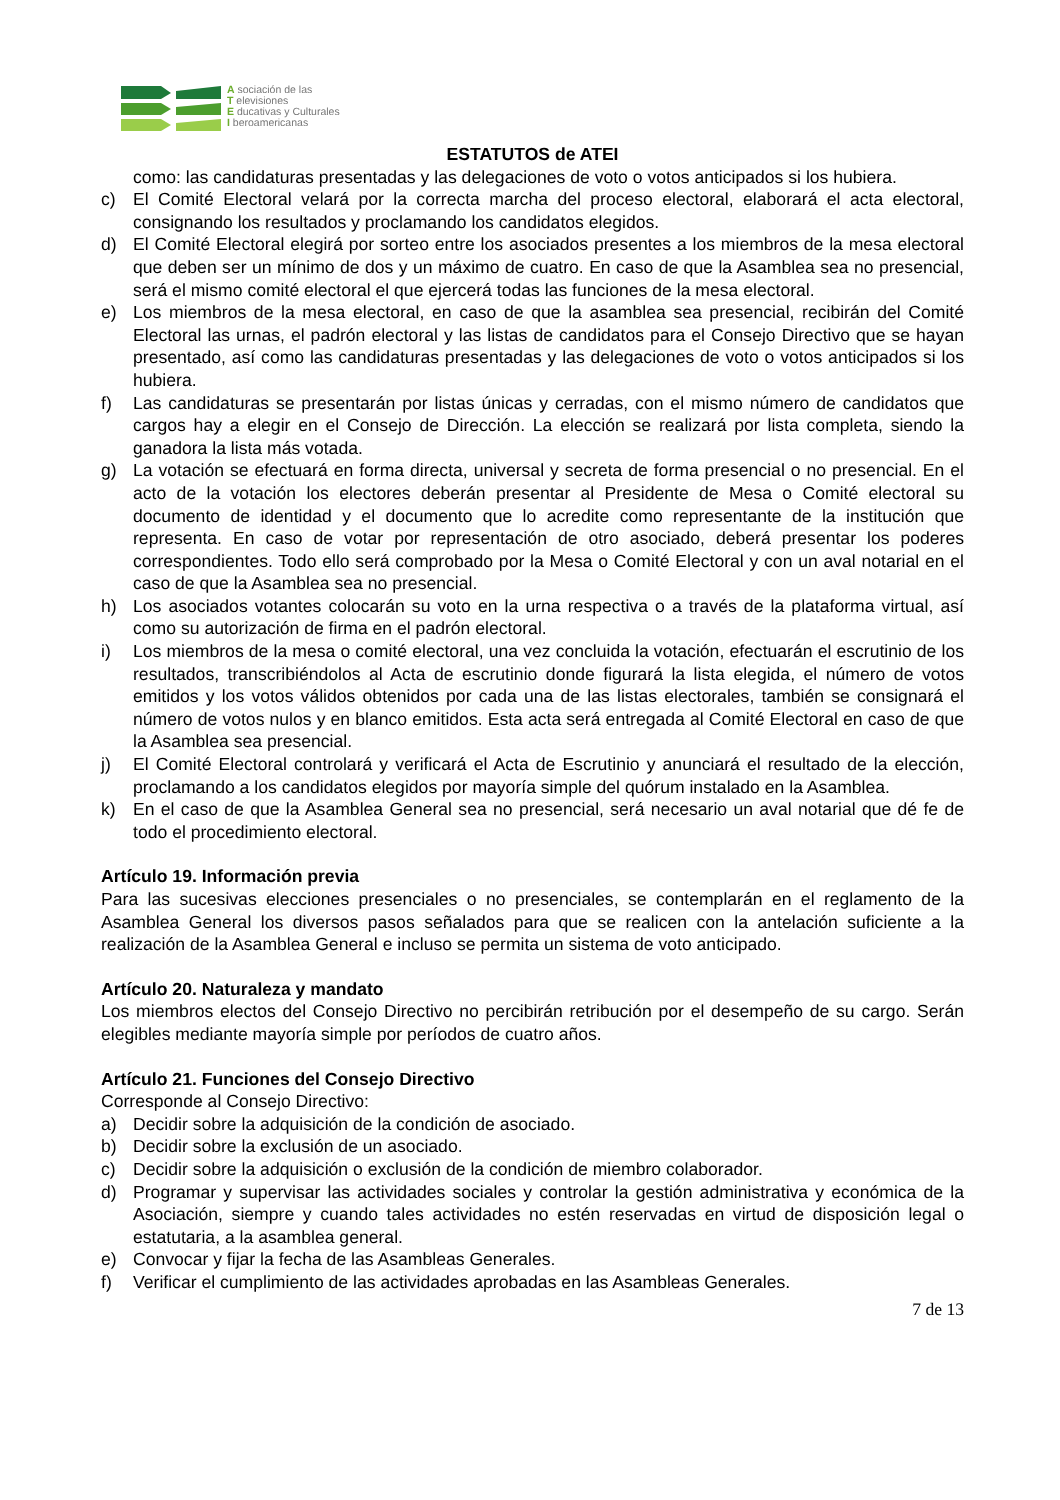A sociación de las
T elevisiones
E ducativas y Culturales
I beroamericanas
ESTATUTOS de ATEI
como: las candidaturas presentadas y las delegaciones de voto o votos anticipados si los hubiera.
c) El Comité Electoral velará por la correcta marcha del proceso electoral, elaborará el acta electoral, consignando los resultados y proclamando los candidatos elegidos.
d) El Comité Electoral elegirá por sorteo entre los asociados presentes a los miembros de la mesa electoral que deben ser un mínimo de dos y un máximo de cuatro. En caso de que la Asamblea sea no presencial, será el mismo comité electoral el que ejercerá todas las funciones de la mesa electoral.
e) Los miembros de la mesa electoral, en caso de que la asamblea sea presencial, recibirán del Comité Electoral las urnas, el padrón electoral y las listas de candidatos para el Consejo Directivo que se hayan presentado, así como las candidaturas presentadas y las delegaciones de voto o votos anticipados si los hubiera.
f) Las candidaturas se presentarán por listas únicas y cerradas, con el mismo número de candidatos que cargos hay a elegir en el Consejo de Dirección. La elección se realizará por lista completa, siendo la ganadora la lista más votada.
g) La votación se efectuará en forma directa, universal y secreta de forma presencial o no presencial. En el acto de la votación los electores deberán presentar al Presidente de Mesa o Comité electoral su documento de identidad y el documento que lo acredite como representante de la institución que representa. En caso de votar por representación de otro asociado, deberá presentar los poderes correspondientes. Todo ello será comprobado por la Mesa o Comité Electoral y con un aval notarial en el caso de que la Asamblea sea no presencial.
h) Los asociados votantes colocarán su voto en la urna respectiva o a través de la plataforma virtual, así como su autorización de firma en el padrón electoral.
i) Los miembros de la mesa o comité electoral, una vez concluida la votación, efectuarán el escrutinio de los resultados, transcribiéndolos al Acta de escrutinio donde figurará la lista elegida, el número de votos emitidos y los votos válidos obtenidos por cada una de las listas electorales, también se consignará el número de votos nulos y en blanco emitidos. Esta acta será entregada al Comité Electoral en caso de que la Asamblea sea presencial.
j) El Comité Electoral controlará y verificará el Acta de Escrutinio y anunciará el resultado de la elección, proclamando a los candidatos elegidos por mayoría simple del quórum instalado en la Asamblea.
k) En el caso de que la Asamblea General sea no presencial, será necesario un aval notarial que dé fe de todo el procedimiento electoral.
Artículo 19. Información previa
Para las sucesivas elecciones presenciales o no presenciales, se contemplarán en el reglamento de la Asamblea General los diversos pasos señalados para que se realicen con la antelación suficiente a la realización de la Asamblea General e incluso se permita un sistema de voto anticipado.
Artículo 20. Naturaleza y mandato
Los miembros electos del Consejo Directivo no percibirán retribución por el desempeño de su cargo. Serán elegibles mediante mayoría simple por períodos de cuatro años.
Artículo 21. Funciones del Consejo Directivo
Corresponde al Consejo Directivo:
a) Decidir sobre la adquisición de la condición de asociado.
b) Decidir sobre la exclusión de un asociado.
c) Decidir sobre la adquisición o exclusión de la condición de miembro colaborador.
d) Programar y supervisar las actividades sociales y controlar la gestión administrativa y económica de la Asociación, siempre y cuando tales actividades no estén reservadas en virtud de disposición legal o estatutaria, a la asamblea general.
e) Convocar y fijar la fecha de las Asambleas Generales.
f) Verificar el cumplimiento de las actividades aprobadas en las Asambleas Generales.
7 de 13